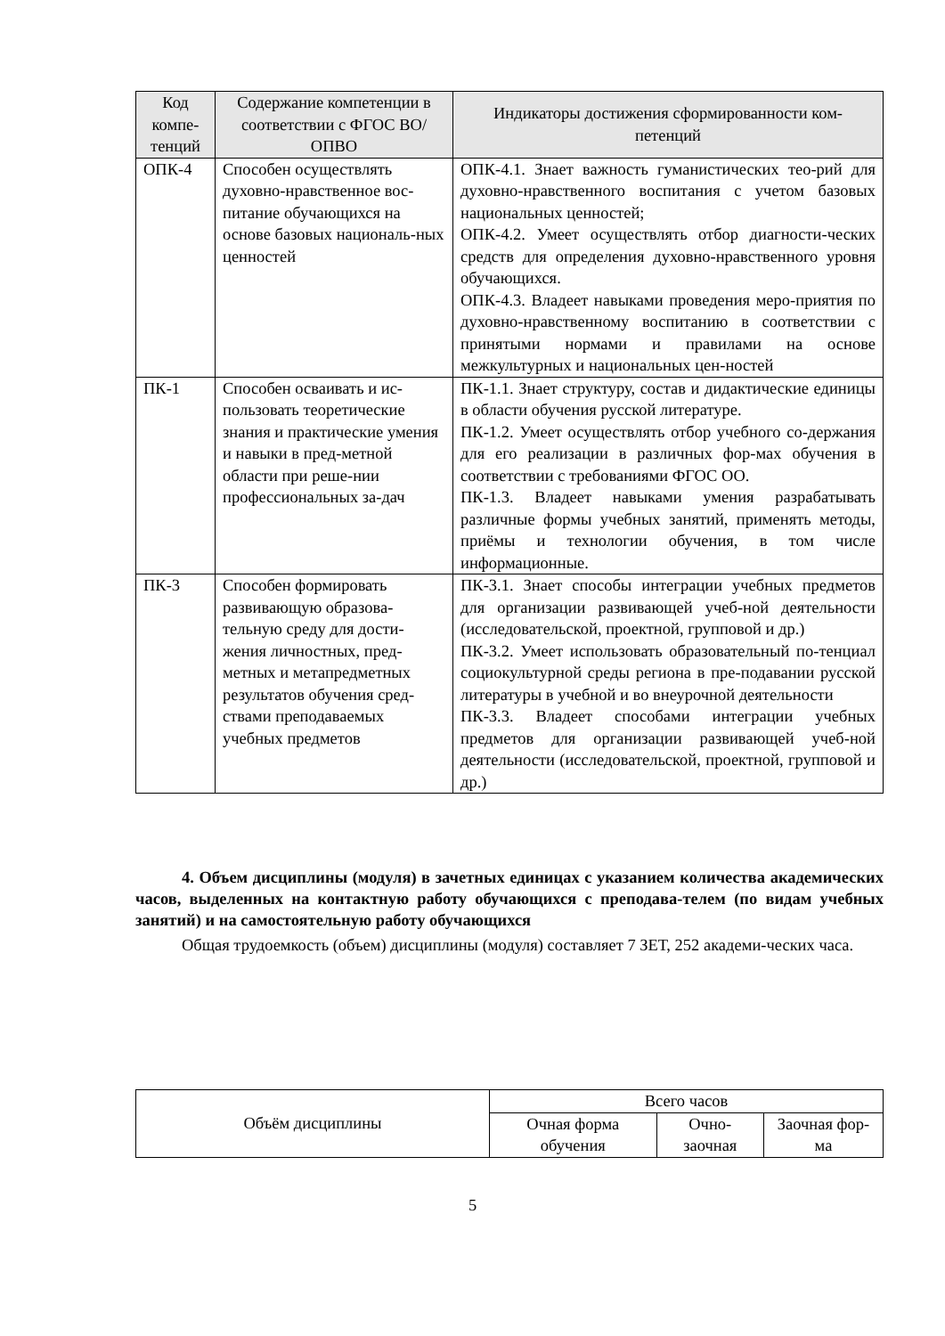| Код компе-тенций | Содержание компетенции в соответствии с ФГОС ВО/ ОПВО | Индикаторы достижения сформированности ком-петенций |
| --- | --- | --- |
| ОПК-4 | Способен осуществлять духовно-нравственное вос-питание обучающихся на основе базовых националь-ных ценностей | ОПК-4.1. Знает важность гуманистических тео-рий для духовно-нравственного воспитания с учетом базовых национальных ценностей; ОПК-4.2. Умеет осуществлять отбор диагности-ческих средств для определения духовно-нравственного уровня обучающихся. ОПК-4.3. Владеет навыками проведения меро-приятия по духовно-нравственному воспитанию в соответствии с принятыми нормами и правилами на основе межкультурных и национальных цен-ностей |
| ПК-1 | Способен осваивать и ис-пользовать теоретические знания и практические умения и навыки в пред-метной области при реше-нии профессиональных за-дач | ПК-1.1. Знает структуру, состав и дидактические единицы в области обучения русской литературе. ПК-1.2. Умеет осуществлять отбор учебного со-держания для его реализации в различных фор-мах обучения в соответствии с требованиями ФГОС ОО. ПК-1.3. Владеет навыками умения разрабатывать различные формы учебных занятий, применять методы, приёмы и технологии обучения, в том числе информационные. |
| ПК-3 | Способен формировать развивающую образова-тельную среду для дости-жения личностных, пред-метных и метапредметных результатов обучения сред-ствами преподаваемых учебных предметов | ПК-3.1. Знает способы интеграции учебных предметов для организации развивающей учеб-ной деятельности (исследовательской, проектной, групповой и др.) ПК-3.2. Умеет использовать образовательный по-тенциал социокультурной среды региона в пре-подавании русской литературы в учебной и во внеурочной деятельности ПК-3.3. Владеет способами интеграции учебных предметов для организации развивающей учеб-ной деятельности (исследовательской, проектной, групповой и др.) |
4. Объем дисциплины (модуля) в зачетных единицах с указанием количества академических часов, выделенных на контактную работу обучающихся с преподава-телем (по видам учебных занятий) и на самостоятельную работу обучающихся
Общая трудоемкость (объем) дисциплины (модуля) составляет 7 ЗЕТ, 252 академи-ческих часа.
| Объём дисциплины | Всего часов | | |
| | Очная форма обучения | Очно-заочная | Заочная фор-ма |
5